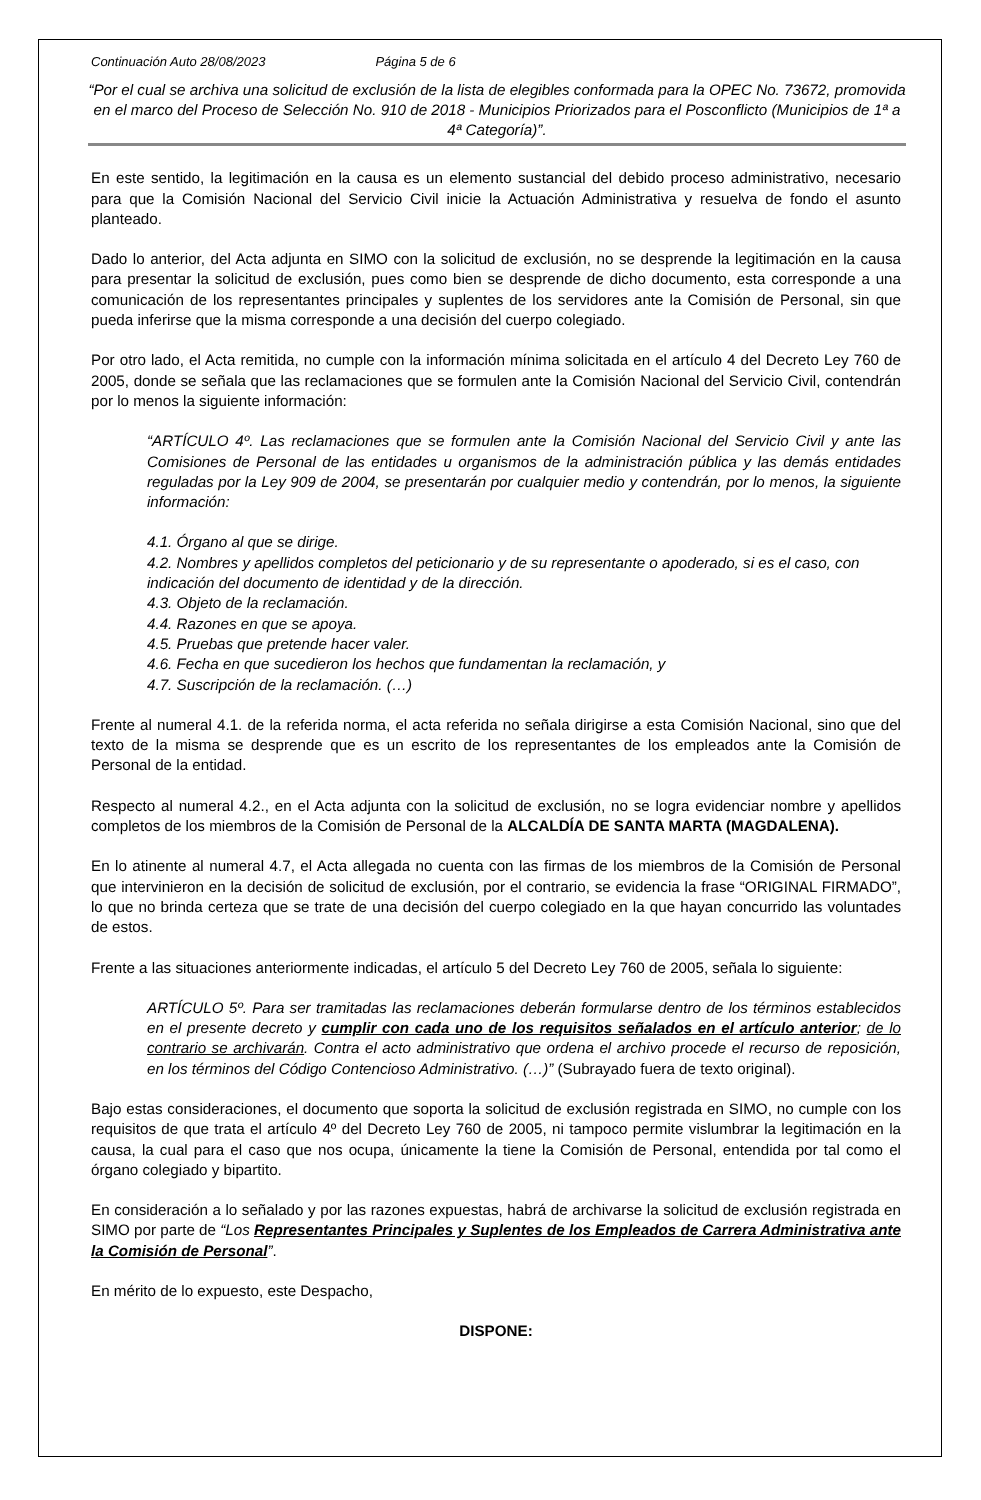Continuación Auto 28/08/2023 Página 5 de 6
“Por el cual se archiva una solicitud de exclusión de la lista de elegibles conformada para la OPEC No. 73672, promovida en el marco del Proceso de Selección No. 910 de 2018 - Municipios Priorizados para el Posconflicto (Municipios de 1ª a 4ª Categoría)”.
En este sentido, la legitimación en la causa es un elemento sustancial del debido proceso administrativo, necesario para que la Comisión Nacional del Servicio Civil inicie la Actuación Administrativa y resuelva de fondo el asunto planteado.
Dado lo anterior, del Acta adjunta en SIMO con la solicitud de exclusión, no se desprende la legitimación en la causa para presentar la solicitud de exclusión, pues como bien se desprende de dicho documento, esta corresponde a una comunicación de los representantes principales y suplentes de los servidores ante la Comisión de Personal, sin que pueda inferirse que la misma corresponde a una decisión del cuerpo colegiado.
Por otro lado, el Acta remitida, no cumple con la información mínima solicitada en el artículo 4 del Decreto Ley 760 de 2005, donde se señala que las reclamaciones que se formulen ante la Comisión Nacional del Servicio Civil, contendrán por lo menos la siguiente información:
“ARTÍCULO 4º. Las reclamaciones que se formulen ante la Comisión Nacional del Servicio Civil y ante las Comisiones de Personal de las entidades u organismos de la administración pública y las demás entidades reguladas por la Ley 909 de 2004, se presentarán por cualquier medio y contendrán, por lo menos, la siguiente información:
4.1. Órgano al que se dirige.
4.2. Nombres y apellidos completos del peticionario y de su representante o apoderado, si es el caso, con indicación del documento de identidad y de la dirección.
4.3. Objeto de la reclamación.
4.4. Razones en que se apoya.
4.5. Pruebas que pretende hacer valer.
4.6. Fecha en que sucedieron los hechos que fundamentan la reclamación, y
4.7. Suscripción de la reclamación. (…)
Frente al numeral 4.1. de la referida norma, el acta referida no señala dirigirse a esta Comisión Nacional, sino que del texto de la misma se desprende que es un escrito de los representantes de los empleados ante la Comisión de Personal de la entidad.
Respecto al numeral 4.2., en el Acta adjunta con la solicitud de exclusión, no se logra evidenciar nombre y apellidos completos de los miembros de la Comisión de Personal de la ALCALDÍA DE SANTA MARTA (MAGDALENA).
En lo atinente al numeral 4.7, el Acta allegada no cuenta con las firmas de los miembros de la Comisión de Personal que intervinieron en la decisión de solicitud de exclusión, por el contrario, se evidencia la frase “ORIGINAL FIRMADO”, lo que no brinda certeza que se trate de una decisión del cuerpo colegiado en la que hayan concurrido las voluntades de estos.
Frente a las situaciones anteriormente indicadas, el artículo 5 del Decreto Ley 760 de 2005, señala lo siguiente:
ARTÍCULO 5º. Para ser tramitadas las reclamaciones deberán formularse dentro de los términos establecidos en el presente decreto y cumplir con cada uno de los requisitos señalados en el artículo anterior; de lo contrario se archivarán. Contra el acto administrativo que ordena el archivo procede el recurso de reposición, en los términos del Código Contencioso Administrativo. (…)” (Subrayado fuera de texto original).
Bajo estas consideraciones, el documento que soporta la solicitud de exclusión registrada en SIMO, no cumple con los requisitos de que trata el artículo 4º del Decreto Ley 760 de 2005, ni tampoco permite vislumbrar la legitimación en la causa, la cual para el caso que nos ocupa, únicamente la tiene la Comisión de Personal, entendida por tal como el órgano colegiado y bipartito.
En consideración a lo señalado y por las razones expuestas, habrá de archivarse la solicitud de exclusión registrada en SIMO por parte de “Los Representantes Principales y Suplentes de los Empleados de Carrera Administrativa ante la Comisión de Personal”.
En mérito de lo expuesto, este Despacho,
DISPONE: